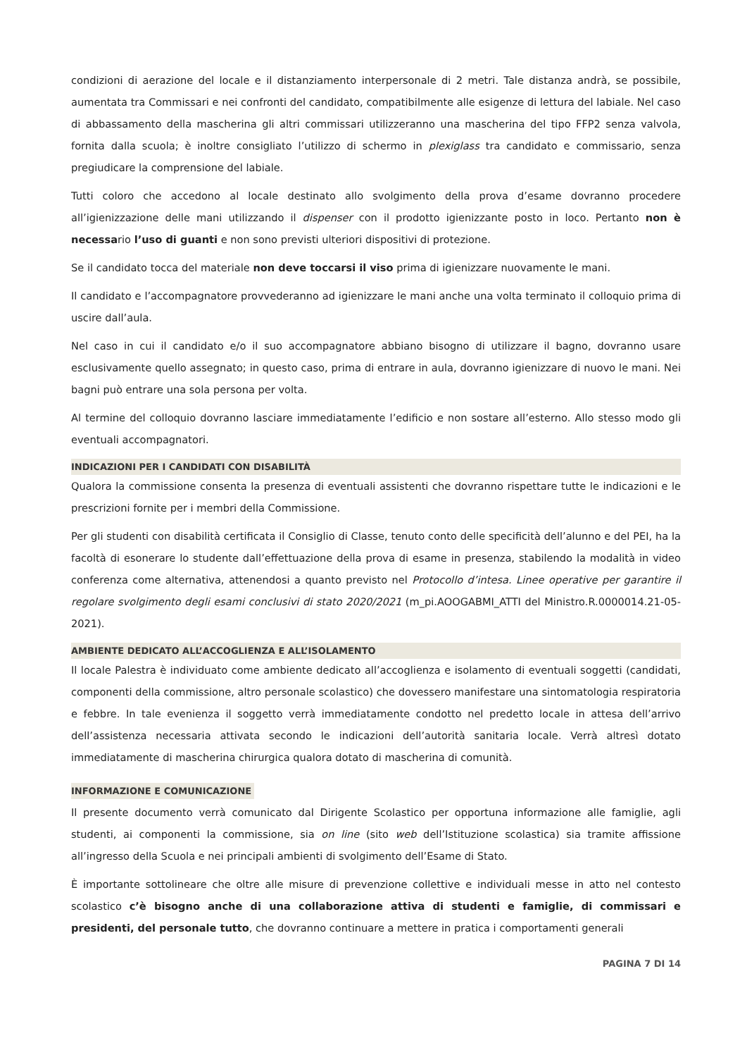condizioni di aerazione del locale e il distanziamento interpersonale di 2 metri. Tale distanza andrà, se possibile, aumentata tra Commissari e nei confronti del candidato, compatibilmente alle esigenze di lettura del labiale. Nel caso di abbassamento della mascherina gli altri commissari utilizzeranno una mascherina del tipo FFP2 senza valvola, fornita dalla scuola; è inoltre consigliato l’utilizzo di schermo in plexiglass tra candidato e commissario, senza pregiudicare la comprensione del labiale.
Tutti coloro che accedono al locale destinato allo svolgimento della prova d’esame dovranno procedere all’igienizzazione delle mani utilizzando il dispenser con il prodotto igienizzante posto in loco. Pertanto non è necessario l’uso di guanti e non sono previsti ulteriori dispositivi di protezione.
Se il candidato tocca del materiale non deve toccarsi il viso prima di igienizzare nuovamente le mani.
Il candidato e l’accompagnatore provvederanno ad igienizzare le mani anche una volta terminato il colloquio prima di uscire dall’aula.
Nel caso in cui il candidato e/o il suo accompagnatore abbiano bisogno di utilizzare il bagno, dovranno usare esclusivamente quello assegnato; in questo caso, prima di entrare in aula, dovranno igienizzare di nuovo le mani. Nei bagni può entrare una sola persona per volta.
Al termine del colloquio dovranno lasciare immediatamente l’edificio e non sostare all’esterno. Allo stesso modo gli eventuali accompagnatori.
INDICAZIONI PER I CANDIDATI CON DISABILITÀ
Qualora la commissione consenta la presenza di eventuali assistenti che dovranno rispettare tutte le indicazioni e le prescrizioni fornite per i membri della Commissione.
Per gli studenti con disabilità certificata il Consiglio di Classe, tenuto conto delle specificità dell’alunno e del PEI, ha la facoltà di esonerare lo studente dall’effettuazione della prova di esame in presenza, stabilendo la modalità in video conferenza come alternativa, attenendosi a quanto previsto nel Protocollo d’intesa. Linee operative per garantire il regolare svolgimento degli esami conclusivi di stato 2020/2021 (m_pi.AOOGABMI_ATTI del Ministro.R.0000014.21-05-2021).
AMBIENTE DEDICATO ALL’ACCOGLIENZA E ALL’ISOLAMENTO
Il locale Palestra è individuato come ambiente dedicato all’accoglienza e isolamento di eventuali soggetti (candidati, componenti della commissione, altro personale scolastico) che dovessero manifestare una sintomatologia respiratoria e febbre. In tale evenienza il soggetto verrà immediatamente condotto nel predetto locale in attesa dell’arrivo dell’assistenza necessaria attivata secondo le indicazioni dell’autorità sanitaria locale. Verrà altresì dotato immediatamente di mascherina chirurgica qualora dotato di mascherina di comunità.
INFORMAZIONE E COMUNICAZIONE
Il presente documento verrà comunicato dal Dirigente Scolastico per opportuna informazione alle famiglie, agli studenti, ai componenti la commissione, sia on line (sito web dell’Istituzione scolastica) sia tramite affissione all’ingresso della Scuola e nei principali ambienti di svolgimento dell’Esame di Stato.
È importante sottolineare che oltre alle misure di prevenzione collettive e individuali messe in atto nel contesto scolastico c’è bisogno anche di una collaborazione attiva di studenti e famiglie, di commissari e presidenti, del personale tutto, che dovranno continuare a mettere in pratica i comportamenti generali
PAGINA 7 DI 14